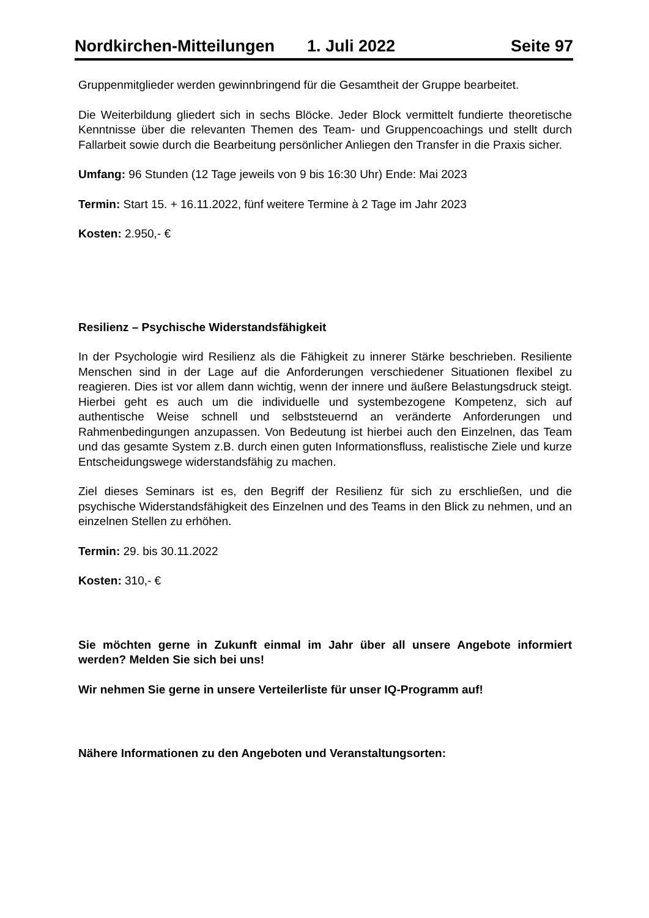Nordkirchen-Mitteilungen 1. Juli 2022 Seite 97
Gruppenmitglieder werden gewinnbringend für die Gesamtheit der Gruppe bearbeitet.
Die Weiterbildung gliedert sich in sechs Blöcke. Jeder Block vermittelt fundierte theoretische Kenntnisse über die relevanten Themen des Team- und Gruppencoachings und stellt durch Fallarbeit sowie durch die Bearbeitung persönlicher Anliegen den Transfer in die Praxis sicher.
Umfang: 96 Stunden (12 Tage jeweils von 9 bis 16:30 Uhr) Ende: Mai 2023
Termin: Start 15. + 16.11.2022, fünf weitere Termine à 2 Tage im Jahr 2023
Kosten: 2.950,- €
Resilienz – Psychische Widerstandsfähigkeit
In der Psychologie wird Resilienz als die Fähigkeit zu innerer Stärke beschrieben. Resiliente Menschen sind in der Lage auf die Anforderungen verschiedener Situationen flexibel zu reagieren. Dies ist vor allem dann wichtig, wenn der innere und äußere Belastungsdruck steigt. Hierbei geht es auch um die individuelle und systembezogene Kompetenz, sich auf authentische Weise schnell und selbststeuernd an veränderte Anforderungen und Rahmenbedingungen anzupassen. Von Bedeutung ist hierbei auch den Einzelnen, das Team und das gesamte System z.B. durch einen guten Informationsfluss, realistische Ziele und kurze Entscheidungswege widerstandsfähig zu machen.
Ziel dieses Seminars ist es, den Begriff der Resilienz für sich zu erschließen, und die psychische Widerstandsfähigkeit des Einzelnen und des Teams in den Blick zu nehmen, und an einzelnen Stellen zu erhöhen.
Termin: 29. bis 30.11.2022
Kosten: 310,- €
Sie möchten gerne in Zukunft einmal im Jahr über all unsere Angebote informiert werden? Melden Sie sich bei uns!
Wir nehmen Sie gerne in unsere Verteilerliste für unser IQ-Programm auf!
Nähere Informationen zu den Angeboten und Veranstaltungsorten: